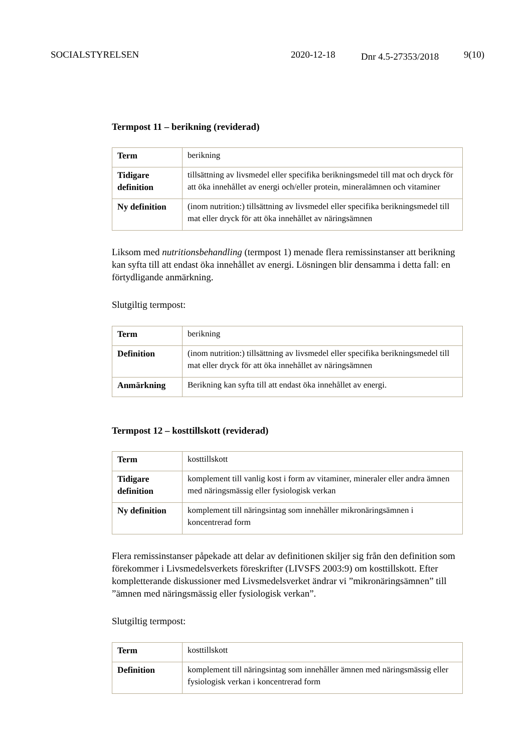SOCIALSTYRELSEN 2020-12-18
Dnr 4.5-27353/2018
9(10)
Termpost 11 – berikning (reviderad)
| Term | berikning |
| Tidigare definition | tillsättning av livsmedel eller specifika berikningsmedel till mat och dryck för att öka innehållet av energi och/eller protein, mineralämnen och vitaminer |
| Ny definition | (inom nutrition:) tillsättning av livsmedel eller specifika berikningsmedel till mat eller dryck för att öka innehållet av näringsämnen |
Liksom med nutritionsbehandling (termpost 1) menade flera remissinstanser att berikning kan syfta till att endast öka innehållet av energi. Lösningen blir densamma i detta fall: en förtydligande anmärkning.
Slutgiltig termpost:
| Term | berikning |
| Definition | (inom nutrition:) tillsättning av livsmedel eller specifika berikningsmedel till mat eller dryck för att öka innehållet av näringsämnen |
| Anmärkning | Berikning kan syfta till att endast öka innehållet av energi. |
Termpost 12 – kosttillskott (reviderad)
| Term | kosttillskott |
| Tidigare definition | komplement till vanlig kost i form av vitaminer, mineraler eller andra ämnen med näringsmässig eller fysiologisk verkan |
| Ny definition | komplement till näringsintag som innehåller mikronäringsämnen i koncentrerad form |
Flera remissinstanser påpekade att delar av definitionen skiljer sig från den definition som förekommer i Livsmedelsverkets föreskrifter (LIVSFS 2003:9) om kosttillskott. Efter kompletterande diskussioner med Livsmedelsverket ändrar vi ”mikronäringsämnen” till ”ämnen med näringsmässig eller fysiologisk verkan”.
Slutgiltig termpost:
| Term | kosttillskott |
| Definition | komplement till näringsintag som innehåller ämnen med näringsmässig eller fysiologisk verkan i koncentrerad form |